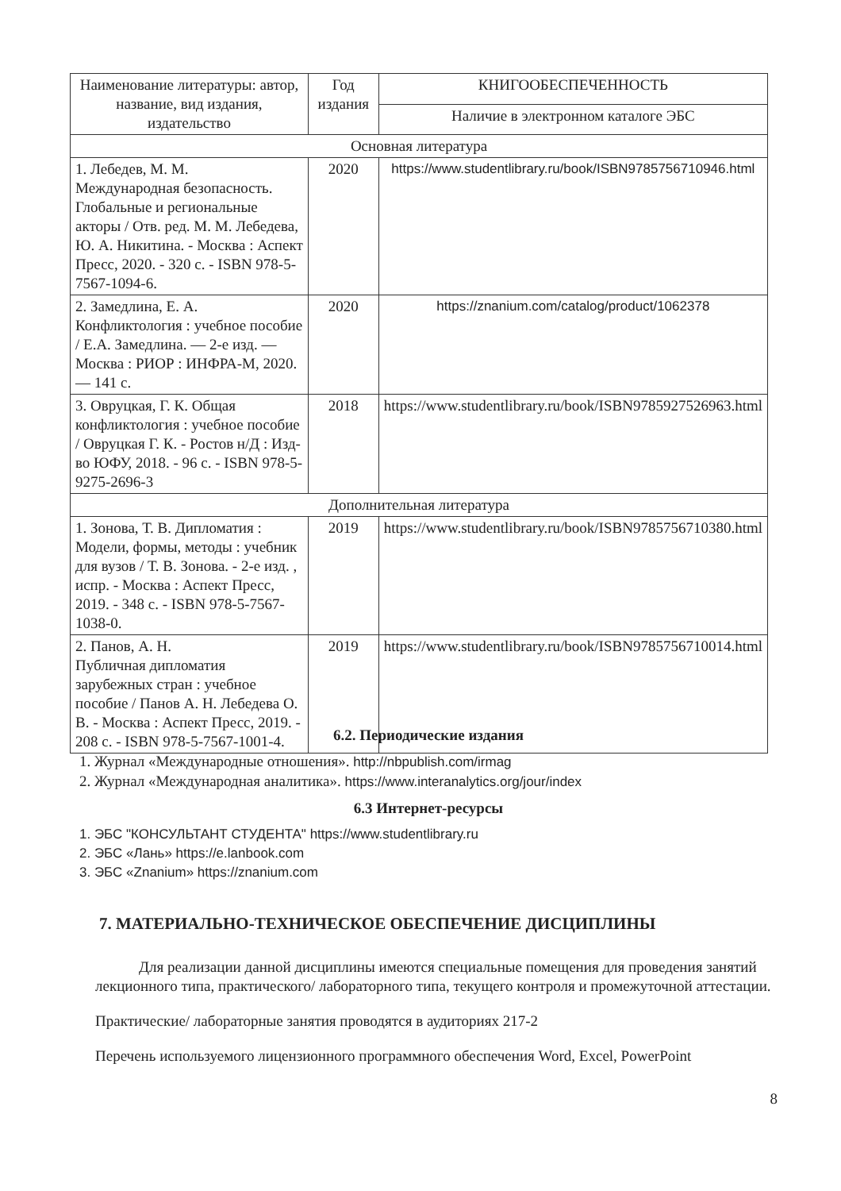| Наименование литературы: автор, название, вид издания, издательство | Год издания | КНИГООБЕСПЕЧЕННОСТЬ |
| --- | --- | --- |
| | | Наличие в электронном каталоге ЭБС |
| Основная литература | | |
| 1. Лебедев, М. М. Международная безопасность. Глобальные и региональные акторы / Отв. ред. М. М. Лебедева, Ю. А. Никитина. - Москва : Аспект Пресс, 2020. - 320 с. - ISBN 978-5-7567-1094-6. | 2020 | https://www.studentlibrary.ru/book/ISBN9785756710946.html |
| 2. Замедлина, Е. А. Конфликтология : учебное пособие / Е.А. Замедлина. — 2-е изд. — Москва : РИОР : ИНФРА-М, 2020. — 141 с. | 2020 | https://znanium.com/catalog/product/1062378 |
| 3. Овруцкая, Г. К. Общая конфликтология : учебное пособие / Овруцкая Г. К. - Ростов н/Д : Изд-во ЮФУ, 2018. - 96 с. - ISBN 978-5-9275-2696-3 | 2018 | https://www.studentlibrary.ru/book/ISBN9785927526963.html |
| Дополнительная литература | | |
| 1. Зонова, Т. В. Дипломатия : Модели, формы, методы : учебник для вузов / Т. В. Зонова. - 2-е изд. , испр. - Москва : Аспект Пресс, 2019. - 348 с. - ISBN 978-5-7567-1038-0. | 2019 | https://www.studentlibrary.ru/book/ISBN9785756710380.html |
| 2. Панов, А. Н. Публичная дипломатия зарубежных стран : учебное пособие / Панов А. Н. Лебедева О. В. - Москва : Аспект Пресс, 2019. - 208 с. - ISBN 978-5-7567-1001-4. | 2019 | https://www.studentlibrary.ru/book/ISBN9785756710014.html |
6.2. Периодические издания
1. Журнал «Международные отношения». http://nbpublish.com/irmag
2. Журнал «Международная аналитика». https://www.interanalytics.org/jour/index
6.3 Интернет-ресурсы
1. ЭБС "КОНСУЛЬТАНТ СТУДЕНТА" https://www.studentlibrary.ru
2. ЭБС «Лань» https://e.lanbook.com
3. ЭБС «Znanium» https://znanium.com
7. МАТЕРИАЛЬНО-ТЕХНИЧЕСКОЕ ОБЕСПЕЧЕНИЕ ДИСЦИПЛИНЫ
Для реализации данной дисциплины имеются специальные помещения для проведения занятий лекционного типа, практического/ лабораторного типа, текущего контроля и промежуточной аттестации.
Практические/ лабораторные занятия проводятся в аудиториях 217-2
Перечень используемого лицензионного программного обеспечения Word, Excel, PowerPoint
8